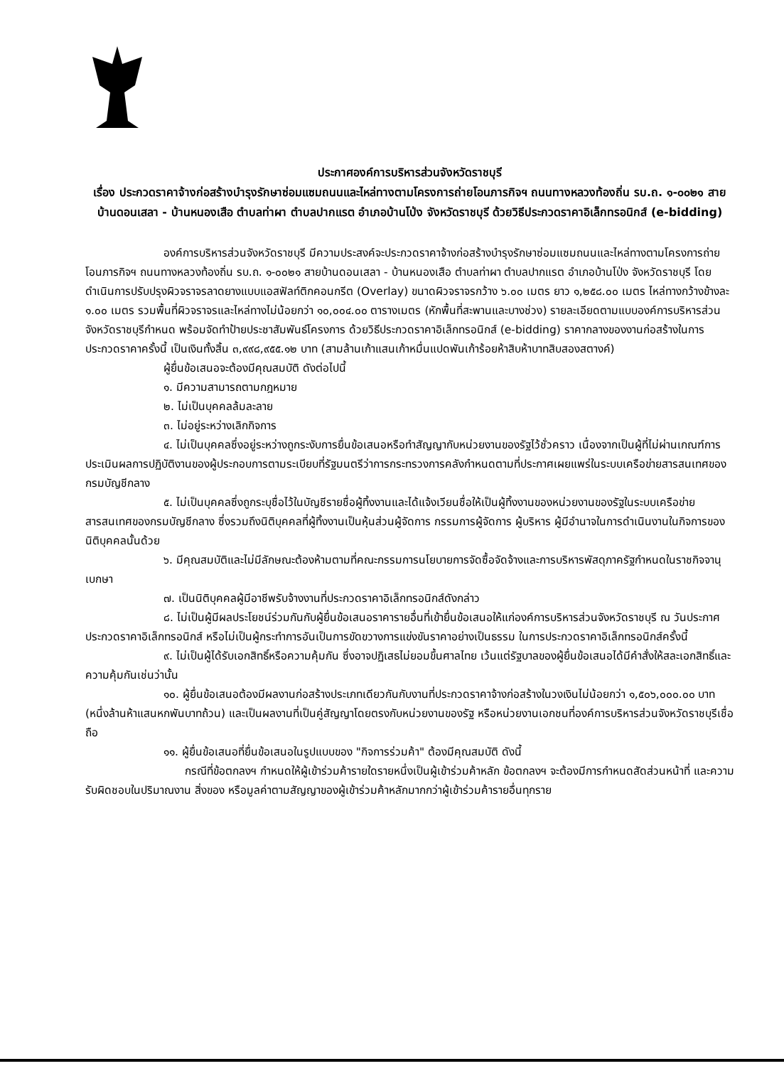ประกาศองค์การบริหารส่วนจังหวัดราชบุรี
เรื่อง ประกวดราคาจ้างก่อสร้างบำรุงรักษาซ่อมแซมถนนและไหล่ทางตามโครงการถ่ายโอนภารกิจฯ ถนนทางหลวงท้องถิ่น รบ.ถ. ๑-๐๐๒๑ สายบ้านดอนเสลา - บ้านหนองเสือ ตำบลท่าผา ตำบลปากแรต อำเภอบ้านโป่ง จังหวัดราชบุรี ด้วยวิธีประกวดราคาอิเล็กทรอนิกส์ (e-bidding)
องค์การบริหารส่วนจังหวัดราชบุรี มีความประสงค์จะประกวดราคาจ้างก่อสร้างบำรุงรักษาซ่อมแซมถนนและไหล่ทางตามโครงการถ่ายโอนภารกิจฯ ถนนทางหลวงท้องถิ่น รบ.ถ. ๑-๐๐๒๑ สายบ้านดอนเสลา - บ้านหนองเสือ ตำบลท่าผา ตำบลปากแรต อำเภอบ้านโป่ง จังหวัดราชบุรี โดยดำเนินการปรับปรุงผิวจราจรลาดยางแบบแอสฟัลท์ติกคอนกรีต (Overlay) ขนาดผิวจราจรกว้าง ๖.๐๐ เมตร ยาว ๑,๒๕๘.๐๐ เมตร ไหล่ทางกว้างข้างละ ๑.๐๐ เมตร รวมพื้นที่ผิวจราจรและไหล่ทางไม่น้อยกว่า ๑๐,๐๐๔.๐๐ ตารางเมตร (หักพื้นที่สะพานและบางช่วง) รายละเอียดตามแบบองค์การบริหารส่วนจังหวัดราชบุรีกำหนด พร้อมจัดทำป้ายประชาสัมพันธ์โครงการ ด้วยวิธีประกวดราคาอิเล็กทรอนิกส์ (e-bidding) ราคากลางของงานก่อสร้างในการประกวดราคาครั้งนี้ เป็นเงินทั้งสิ้น ๓,๙๙๘,๙๕๕.๑๒ บาท (สามล้านเก้าแสนเก้าหมื่นแปดพันเก้าร้อยห้าสิบห้าบาทสิบสองสตางค์)
ผู้ยื่นข้อเสนอจะต้องมีคุณสมบัติ ดังต่อไปนี้
๑. มีความสามารถตามกฎหมาย
๒. ไม่เป็นบุคคลล้มละลาย
๓. ไม่อยู่ระหว่างเลิกกิจการ
๔. ไม่เป็นบุคคลซึ่งอยู่ระหว่างถูกระงับการยื่นข้อเสนอหรือทำสัญญากับหน่วยงานของรัฐไว้ชั่วคราว เนื่องจากเป็นผู้ที่ไม่ผ่านเกณฑ์การประเมินผลการปฏิบัติงานของผู้ประกอบการตามระเบียบที่รัฐมนตรีว่าการกระทรวงการคลังกำหนดตามที่ประกาศเผยแพร่ในระบบเครือข่ายสารสนเทศของกรมบัญชีกลาง
๕. ไม่เป็นบุคคลซึ่งถูกระบุชื่อไว้ในบัญชีรายชื่อผู้ทิ้งงานและได้แจ้งเวียนชื่อให้เป็นผู้ทิ้งงานของหน่วยงานของรัฐในระบบเครือข่ายสารสนเทศของกรมบัญชีกลาง ซึ่งรวมถึงนิติบุคคลที่ผู้ทิ้งงานเป็นหุ้นส่วนผู้จัดการ กรรมการผู้จัดการ ผู้บริหาร ผู้มีอำนาจในการดำเนินงานในกิจการของนิติบุคคลนั้นด้วย
๖. มีคุณสมบัติและไม่มีลักษณะต้องห้ามตามที่คณะกรรมการนโยบายการจัดซื้อจัดจ้างและการบริหารพัสดุภาครัฐกำหนดในราชกิจจานุเบกษา
๗. เป็นนิติบุคคลผู้มีอาชีพรับจ้างงานที่ประกวดราคาอิเล็กทรอนิกส์ดังกล่าว
๘. ไม่เป็นผู้มีผลประโยชน์ร่วมกันกับผู้ยื่นข้อเสนอราคารายอื่นที่เข้ายื่นข้อเสนอให้แก่องค์การบริหารส่วนจังหวัดราชบุรี ณ วันประกาศประกวดราคาอิเล็กทรอนิกส์ หรือไม่เป็นผู้กระทำการอันเป็นการขัดขวางการแข่งขันราคาอย่างเป็นธรรม ในการประกวดราคาอิเล็กทรอนิกส์ครั้งนี้
๙. ไม่เป็นผู้ได้รับเอกสิทธิ์หรือความคุ้มกัน ซึ่งอาจปฏิเสธไม่ยอมขึ้นศาลไทย เว้นแต่รัฐบาลของผู้ยื่นข้อเสนอได้มีคำสั่งให้สละเอกสิทธิ์และความคุ้มกันเช่นว่านั้น
๑๐. ผู้ยื่นข้อเสนอต้องมีผลงานก่อสร้างประเภทเดียวกันกับงานที่ประกวดราคาจ้างก่อสร้างในวงเงินไม่น้อยกว่า ๑,๕๐๖,๐๐๐.๐๐ บาท (หนึ่งล้านห้าแสนหกพันบาทถ้วน) และเป็นผลงานที่เป็นคู่สัญญาโดยตรงกับหน่วยงานของรัฐ หรือหน่วยงานเอกชนที่องค์การบริหารส่วนจังหวัดราชบุรีเชื่อถือ
๑๑. ผู้ยื่นข้อเสนอที่ยื่นข้อเสนอในรูปแบบของ "กิจการร่วมค้า" ต้องมีคุณสมบัติ ดังนี้
กรณีที่ข้อตกลงฯ กำหนดให้ผู้เข้าร่วมค้ารายใดรายหนึ่งเป็นผู้เข้าร่วมค้าหลัก ข้อตกลงฯ จะต้องมีการกำหนดสัดส่วนหน้าที่ และความรับผิดชอบในปริมาณงาน สิ่งของ หรือมูลค่าตามสัญญาของผู้เข้าร่วมค้าหลักมากกว่าผู้เข้าร่วมค้ารายอื่นทุกราย